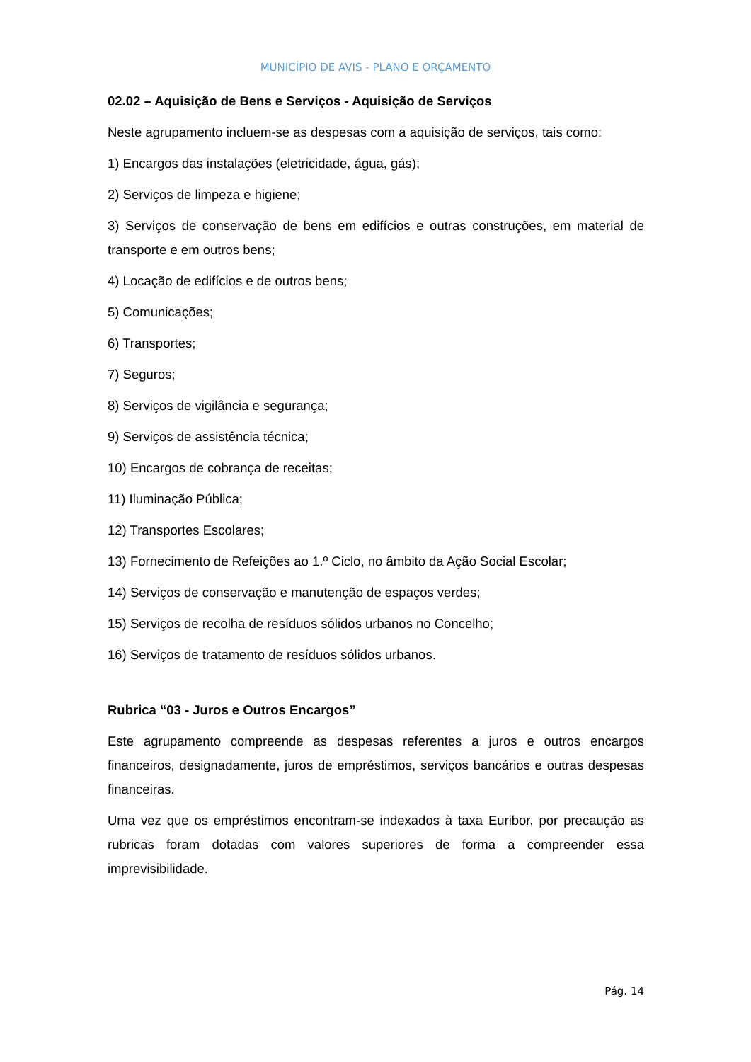MUNICÍPIO DE AVIS - PLANO E ORÇAMENTO
02.02 – Aquisição de Bens e Serviços - Aquisição de Serviços
Neste agrupamento incluem-se as despesas com a aquisição de serviços, tais como:
1) Encargos das instalações (eletricidade, água, gás);
2) Serviços de limpeza e higiene;
3) Serviços de conservação de bens em edifícios e outras construções, em material de transporte e em outros bens;
4) Locação de edifícios e de outros bens;
5) Comunicações;
6) Transportes;
7) Seguros;
8) Serviços de vigilância e segurança;
9) Serviços de assistência técnica;
10) Encargos de cobrança de receitas;
11) Iluminação Pública;
12) Transportes Escolares;
13) Fornecimento de Refeições ao 1.º Ciclo, no âmbito da Ação Social Escolar;
14) Serviços de conservação e manutenção de espaços verdes;
15) Serviços de recolha de resíduos sólidos urbanos no Concelho;
16) Serviços de tratamento de resíduos sólidos urbanos.
Rubrica “03 - Juros e Outros Encargos”
Este agrupamento compreende as despesas referentes a juros e outros encargos financeiros, designadamente, juros de empréstimos, serviços bancários e outras despesas financeiras.
Uma vez que os empréstimos encontram-se indexados à taxa Euribor, por precaução as rubricas foram dotadas com valores superiores de forma a compreender essa imprevisibilidade.
Pág. 14